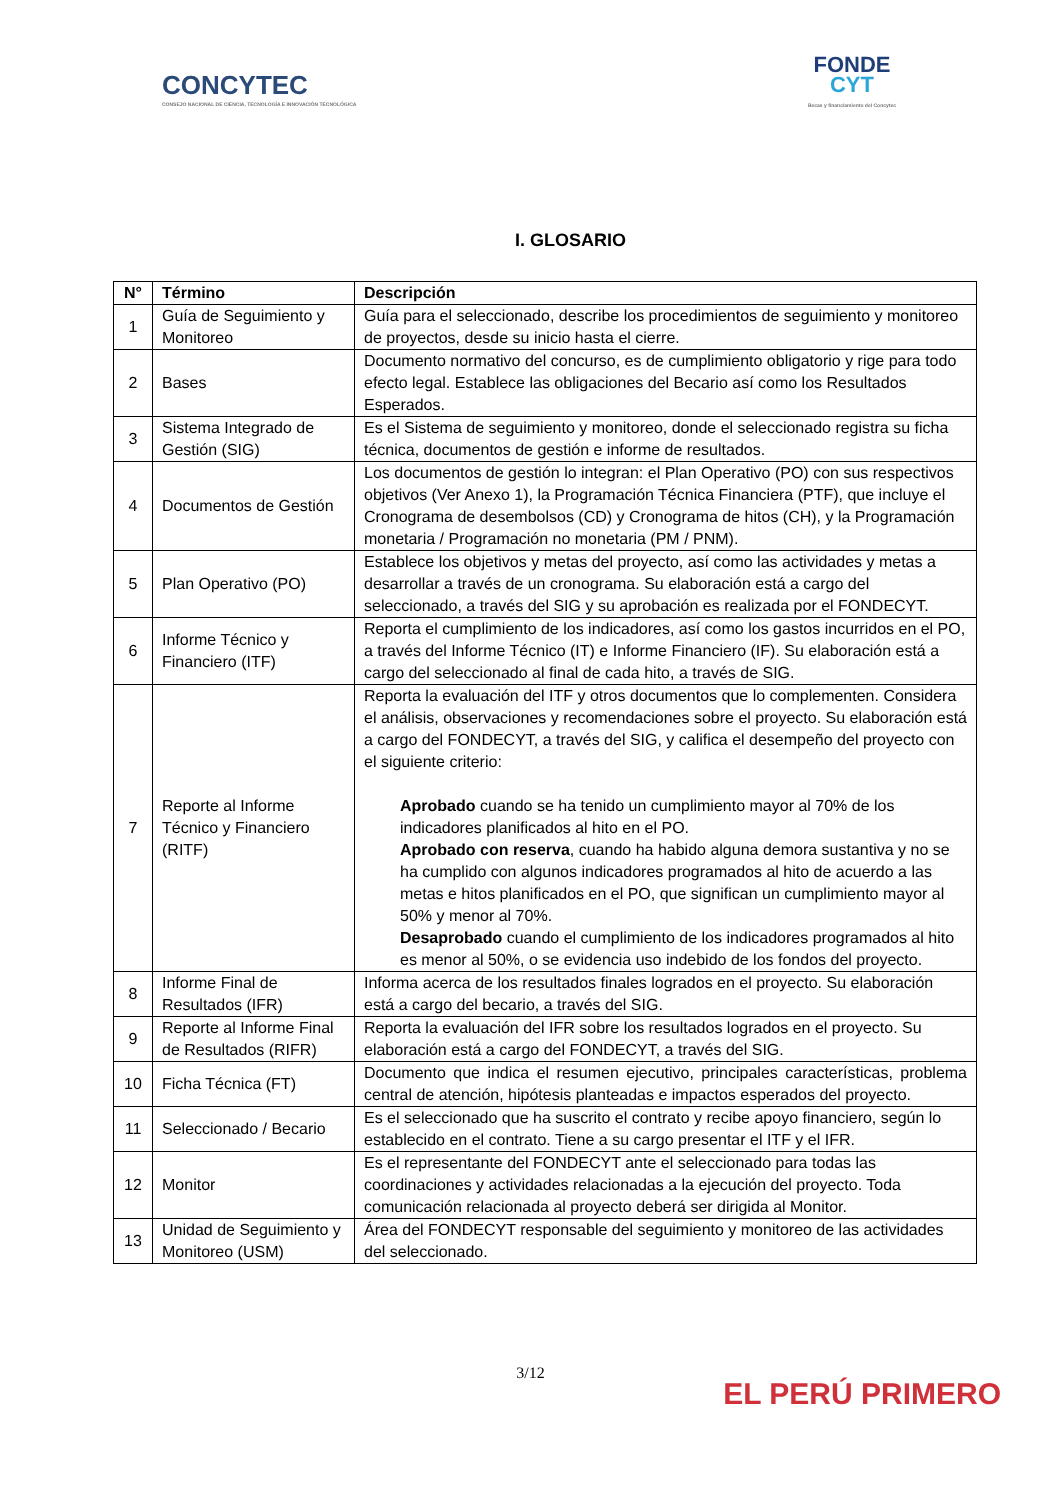CONCYTEC
CONSEJO NACIONAL DE CIENCIA, TECNOLOGÍA E INNOVACIÓN TECNOLÓGICA
FONDE
CYT
Becas y financiamiento del Concytec
I. GLOSARIO
| N° | Término | Descripción |
| --- | --- | --- |
| 1 | Guía de Seguimiento y Monitoreo | Guía para el seleccionado, describe los procedimientos de seguimiento y monitoreo de proyectos, desde su inicio hasta el cierre. |
| 2 | Bases | Documento normativo del concurso, es de cumplimiento obligatorio y rige para todo efecto legal. Establece las obligaciones del Becario así como los Resultados Esperados. |
| 3 | Sistema Integrado de Gestión (SIG) | Es el Sistema de seguimiento y monitoreo, donde el seleccionado registra su ficha técnica, documentos de gestión e informe de resultados. |
| 4 | Documentos de Gestión | Los documentos de gestión lo integran: el Plan Operativo (PO) con sus respectivos objetivos (Ver Anexo 1), la Programación Técnica Financiera (PTF), que incluye el Cronograma de desembolsos (CD) y Cronograma de hitos (CH), y la Programación monetaria / Programación no monetaria (PM / PNM). |
| 5 | Plan Operativo (PO) | Establece los objetivos y metas del proyecto, así como las actividades y metas a desarrollar a través de un cronograma. Su elaboración está a cargo del seleccionado, a través del SIG y su aprobación es realizada por el FONDECYT. |
| 6 | Informe Técnico y Financiero (ITF) | Reporta el cumplimiento de los indicadores, así como los gastos incurridos en el PO, a través del Informe Técnico (IT) e Informe Financiero (IF). Su elaboración está a cargo del seleccionado al final de cada hito, a través de SIG. |
| 7 | Reporte al Informe Técnico y Financiero (RITF) | Reporta la evaluación del ITF y otros documentos que lo complementen. Considera el análisis, observaciones y recomendaciones sobre el proyecto. Su elaboración está a cargo del FONDECYT, a través del SIG, y califica el desempeño del proyecto con el siguiente criterio: Aprobado cuando se ha tenido un cumplimiento mayor al 70% de los indicadores planificados al hito en el PO. Aprobado con reserva , cuando ha habido alguna demora sustantiva y no se ha cumplido con algunos indicadores programados al hito de acuerdo a las metas e hitos planificados en el PO, que significan un cumplimiento mayor al 50% y menor al 70%. Desaprobado cuando el cumplimiento de los indicadores programados al hito es menor al 50%, o se evidencia uso indebido de los fondos del proyecto. |
| 8 | Informe Final de Resultados (IFR) | Informa acerca de los resultados finales logrados en el proyecto. Su elaboración está a cargo del becario, a través del SIG. |
| 9 | Reporte al Informe Final de Resultados (RIFR) | Reporta la evaluación del IFR sobre los resultados logrados en el proyecto. Su elaboración está a cargo del FONDECYT, a través del SIG. |
| 10 | Ficha Técnica (FT) | Documento que indica el resumen ejecutivo, principales características, problema central de atención, hipótesis planteadas e impactos esperados del proyecto. |
| 11 | Seleccionado / Becario | Es el seleccionado que ha suscrito el contrato y recibe apoyo financiero, según lo establecido en el contrato. Tiene a su cargo presentar el ITF y el IFR. |
| 12 | Monitor | Es el representante del FONDECYT ante el seleccionado para todas las coordinaciones y actividades relacionadas a la ejecución del proyecto. Toda comunicación relacionada al proyecto deberá ser dirigida al Monitor. |
| 13 | Unidad de Seguimiento y Monitoreo (USM) | Área del FONDECYT responsable del seguimiento y monitoreo de las actividades del seleccionado. |
3/12
EL PERÚ PRIMERO